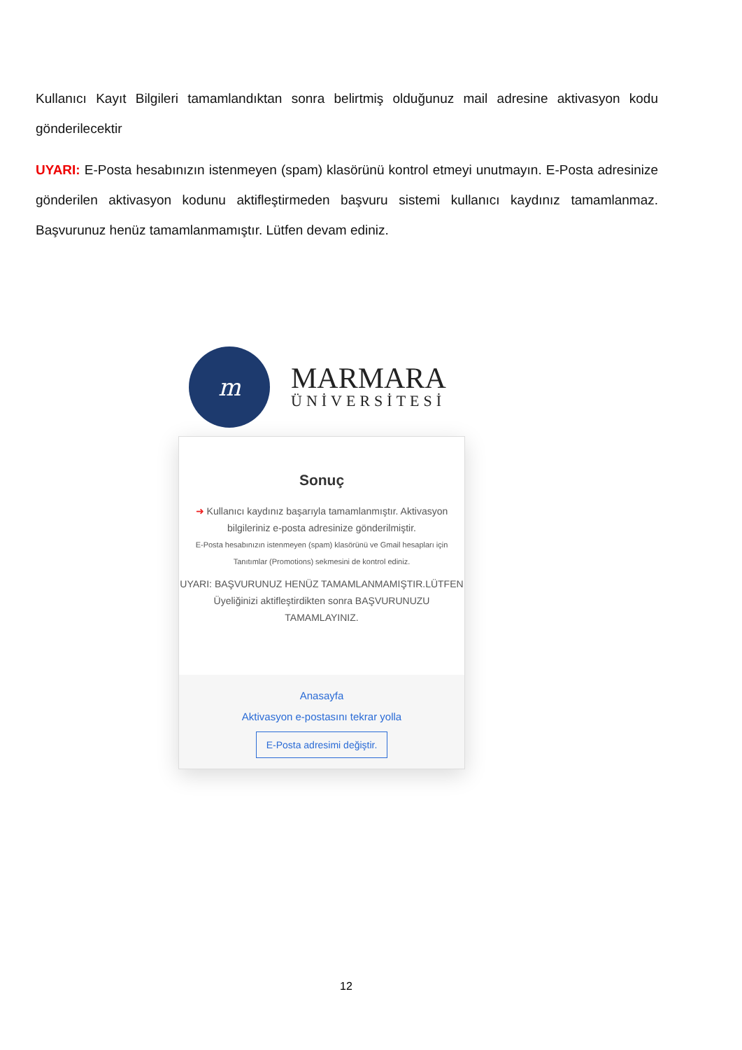Kullanıcı Kayıt Bilgileri tamamlandıktan sonra belirtmiş olduğunuz mail adresine aktivasyon kodu gönderilecektir
UYARI: E-Posta hesabınızın istenmeyen (spam) klasörünü kontrol etmeyi unutmayın. E-Posta adresinize gönderilen aktivasyon kodunu aktifleştirmeden başvuru sistemi kullanıcı kaydınız tamamlanmaz. Başvurunuz henüz tamamlanmamıştır. Lütfen devam ediniz.
m
MARMARA
ÜNİVERSİTESİ
Sonuç
➜ Kullanıcı kaydınız başarıyla tamamlanmıştır. Aktivasyon bilgileriniz e-posta adresinize gönderilmiştir.
E-Posta hesabınızın istenmeyen (spam) klasörünü ve Gmail hesapları için Tanıtımlar (Promotions) sekmesini de kontrol ediniz.
UYARI: BAŞVURUNUZ HENÜZ TAMAMLANMAMIŞTIR.LÜTFEN Üyeliğinizi aktifleştirdikten sonra BAŞVURUNUZU TAMAMLAYINIZ.
Anasayfa
Aktivasyon e-postasını tekrar yolla
E-Posta adresimi değiştir.
12